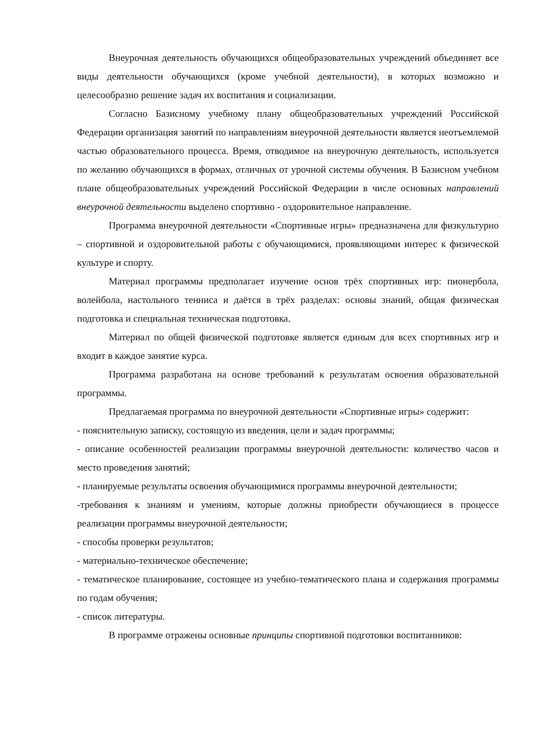Внеурочная деятельность обучающихся общеобразовательных учреждений объединяет все виды деятельности обучающихся (кроме учебной деятельности), в которых возможно и целесообразно решение задач их воспитания и социализации.
Согласно Базисному учебному плану общеобразовательных учреждений Российской Федерации организация занятий по направлениям внеурочной деятельности является неотъемлемой частью образовательного процесса. Время, отводимое на внеурочную деятельность, используется по желанию обучающихся в формах, отличных от урочной системы обучения. В Базисном учебном плане общеобразовательных учреждений Российской Федерации в числе основных направлений внеурочной деятельности выделено спортивно - оздоровительное направление.
Программа внеурочной деятельности «Спортивные игры» предназначена для физкультурно – спортивной и оздоровительной работы с обучающимися, проявляющими интерес к физической культуре и спорту.
Материал программы предполагает изучение основ трёх спортивных игр: пионербола, волейбола, настольного тенниса и даётся в трёх разделах: основы знаний, общая физическая подготовка и специальная техническая подготовка.
Материал по общей физической подготовке является единым для всех спортивных игр и входит в каждое занятие курса.
Программа разработана на основе требований к результатам освоения образовательной программы.
Предлагаемая программа по внеурочной деятельности «Спортивные игры» содержит:
- пояснительную записку, состоящую из введения, цели и задач программы;
- описание особенностей реализации программы внеурочной деятельности: количество часов и место проведения занятий;
- планируемые результаты освоения обучающимися программы внеурочной деятельности;
-требования к знаниям и умениям, которые должны приобрести обучающиеся в процессе реализации программы внеурочной деятельности;
- способы проверки результатов;
- материально-техническое обеспечение;
- тематическое планирование, состоящее из учебно-тематического плана и содержания программы по годам обучения;
- список литературы.
В программе отражены основные принципы спортивной подготовки воспитанников: